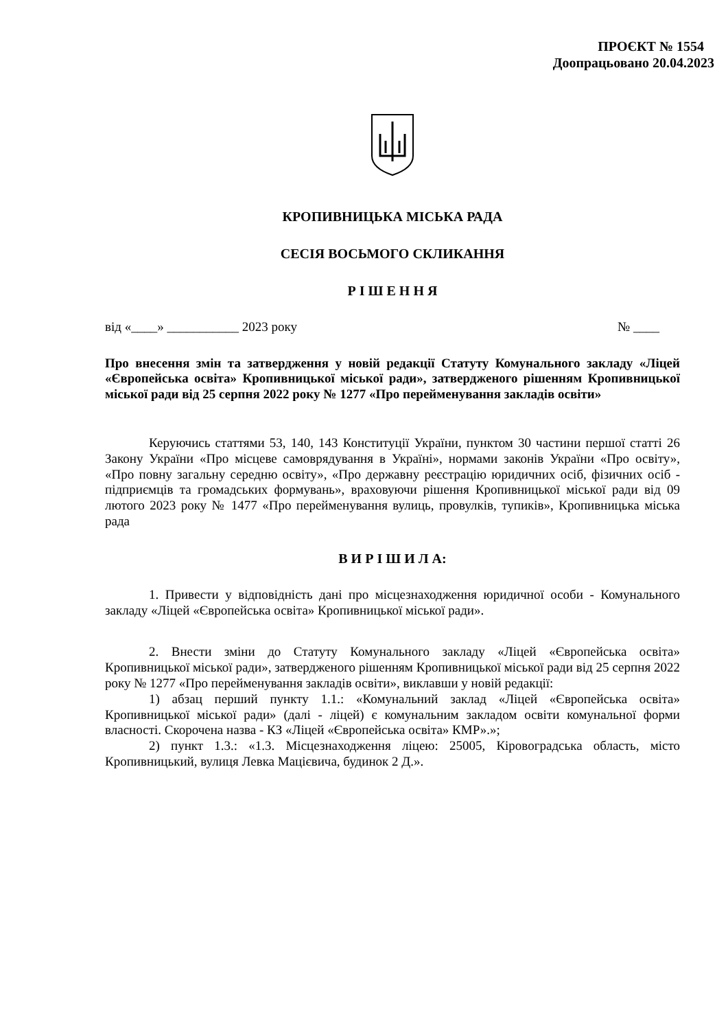ПРОЄКТ № 1554
Доопрацьовано 20.04.2023
КРОПИВНИЦЬКА МІСЬКА РАДА
СЕСІЯ ВОСЬМОГО СКЛИКАННЯ
Р І Ш Е Н Н Я
від «____» ___________ 2023 року № ____
Про внесення змін та затвердження у новій редакції Статуту Комунального закладу «Ліцей «Європейська освіта» Кропивницької міської ради», затвердженого рішенням Кропивницької міської ради від 25 серпня 2022 року № 1277 «Про перейменування закладів освіти»
Керуючись статтями 53, 140, 143 Конституції України, пунктом 30 частини першої статті 26 Закону України «Про місцеве самоврядування в Україні», нормами законів України «Про освіту», «Про повну загальну середню освіту», «Про державну реєстрацію юридичних осіб, фізичних осіб - підприємців та громадських формувань», враховуючи рішення Кропивницької міської ради від 09 лютого 2023 року № 1477 «Про перейменування вулиць, провулків, тупиків», Кропивницька міська рада
В И Р І Ш И Л А:
1. Привести у відповідність дані про місцезнаходження юридичної особи - Комунального закладу «Ліцей «Європейська освіта» Кропивницької міської ради».
2. Внести зміни до Статуту Комунального закладу «Ліцей «Європейська освіта» Кропивницької міської ради», затвердженого рішенням Кропивницької міської ради від 25 серпня 2022 року № 1277 «Про перейменування закладів освіти», виклавши у новій редакції:
1) абзац перший пункту 1.1.: «Комунальний заклад «Ліцей «Європейська освіта» Кропивницької міської ради» (далі - ліцей) є комунальним закладом освіти комунальної форми власності. Скорочена назва - КЗ «Ліцей «Європейська освіта» КМР».»;
2) пункт 1.3.: «1.3. Місцезнаходження ліцею: 25005, Кіровоградська область, місто Кропивницький, вулиця Левка Мацієвича, будинок 2 Д.».